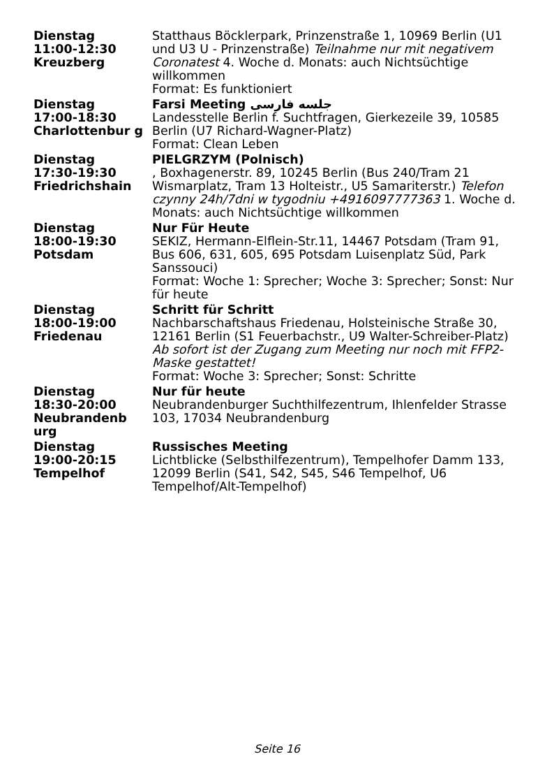| Dienstag 11:00-12:30 Kreuzberg | Statthaus Böcklerpark, Prinzenstraße 1, 10969 Berlin (U1 und U3 U - Prinzenstraße) Teilnahme nur mit negativem Coronatest 4. Woche d. Monats: auch Nichtsüchtige willkommen Format: Es funktioniert |
| Dienstag 17:00-18:30 Charlottenbur g | Farsi Meeting جلسه فارسی Landesstelle Berlin f. Suchtfragen, Gierkezeile 39, 10585 Berlin (U7 Richard-Wagner-Platz) Format: Clean Leben |
| Dienstag 17:30-19:30 Friedrichshain | PIELGRZYM (Polnisch) , Boxhagenerstr. 89, 10245 Berlin (Bus 240/Tram 21 Wismarplatz, Tram 13 Holteistr., U5 Samariterstr.) Telefon czynny 24h/7dni w tygodniu +4916097777363 1. Woche d. Monats: auch Nichtsüchtige willkommen |
| Dienstag 18:00-19:30 Potsdam | Nur Für Heute SEKIZ, Hermann-Elflein-Str.11, 14467 Potsdam (Tram 91, Bus 606, 631, 605, 695 Potsdam Luisenplatz Süd, Park Sanssouci) Format: Woche 1: Sprecher; Woche 3: Sprecher; Sonst: Nur für heute |
| Dienstag 18:00-19:00 Friedenau | Schritt für Schritt Nachbarschaftshaus Friedenau, Holsteinische Straße 30, 12161 Berlin (S1 Feuerbachstr., U9 Walter-Schreiber-Platz) Ab sofort ist der Zugang zum Meeting nur noch mit FFP2-Maske gestattet! Format: Woche 3: Sprecher; Sonst: Schritte |
| Dienstag 18:30-20:00 Neubrandenb urg | Nur für heute Neubrandenburger Suchthilfezentrum, Ihlenfelder Strasse 103, 17034 Neubrandenburg |
| Dienstag 19:00-20:15 Tempelhof | Russisches Meeting Lichtblicke (Selbsthilfezentrum), Tempelhofer Damm 133, 12099 Berlin (S41, S42, S45, S46 Tempelhof, U6 Tempelhof/Alt-Tempelhof) |
Seite 16